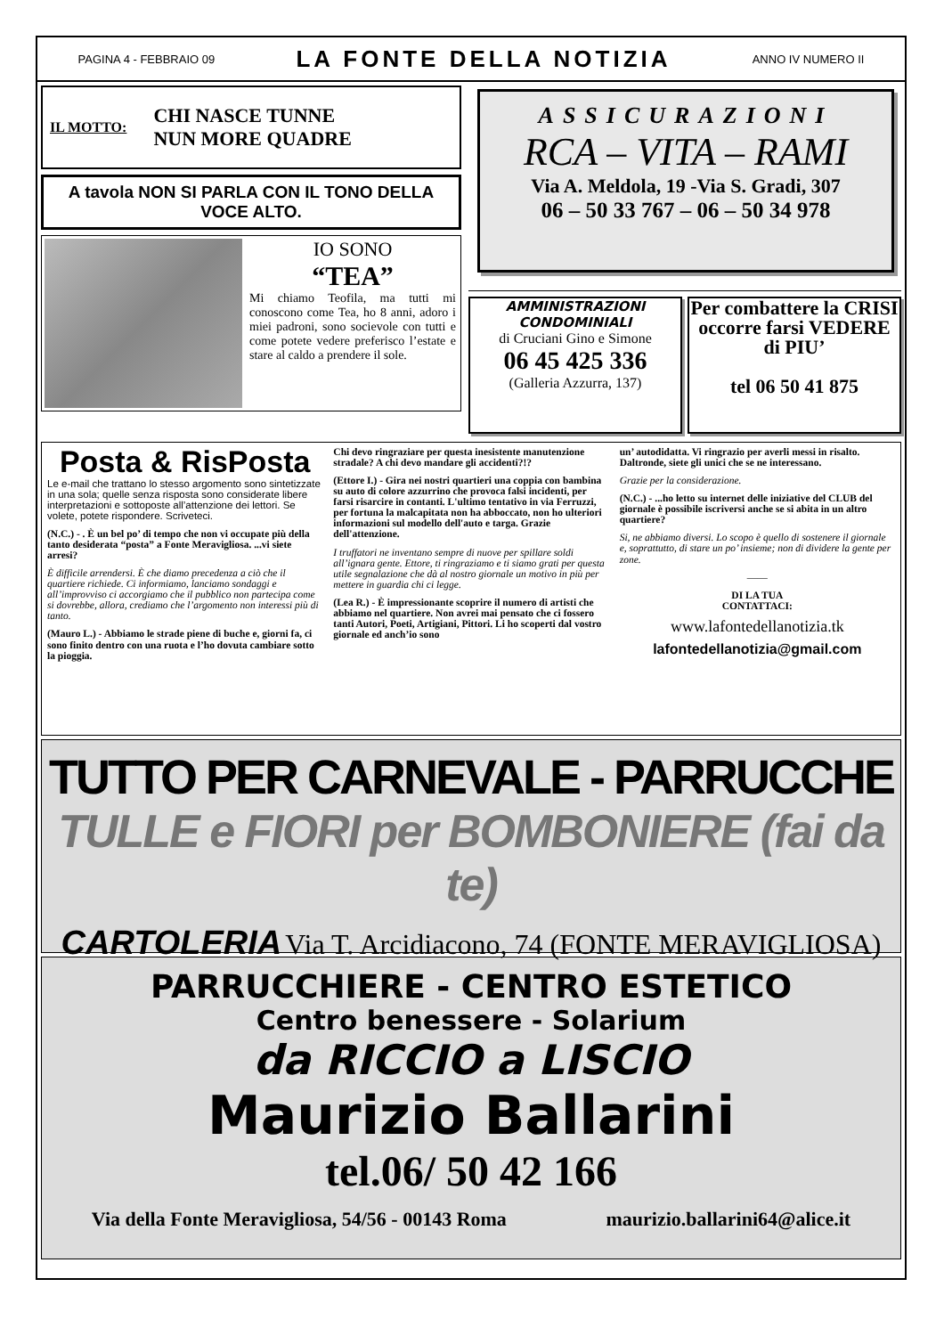PAGINA 4 - FEBBRAIO 09 LA FONTE DELLA NOTIZIA ANNO IV NUMERO II
IL MOTTO: CHI NASCE TUNNE
NUN MORE QUADRE
A tavola NON SI PARLA CON IL TONO DELLA VOCE ALTO.
IO SONO
“TEA”
Mi chiamo Teofila, ma tutti mi conoscono come Tea, ho 8 anni, adoro i miei padroni, sono socievole con tutti e come potete vedere preferisco l’estate e stare al caldo a prendere il sole.
ASSICURAZIONI
RCA – VITA – RAMI
Via A. Meldola, 19 -Via S. Gradi, 307
06 – 50 33 767 – 06 – 50 34 978
AMMINISTRAZIONI CONDOMINIALI
di Cruciani Gino e Simone
06 45 425 336
(Galleria Azzurra, 137)
Per combattere la CRISI
occorre farsi VEDERE di PIU’
tel 06 50 41 875
Posta & RisPosta
Le e-mail che trattano lo stesso argomento sono sintetizzate in una sola; quelle senza risposta sono considerate libere interpretazioni e sottoposte all’attenzione dei lettori. Se volete, potete rispondere. Scriveteci.
(N.C.) - . È un bel po’ di tempo che non vi occupate più della tanto desiderata “posta” a Fonte Meravigliosa. ...vi siete arresi?
È difficile arrendersi. È che diamo precedenza a ciò che il quartiere richiede. Ci informiamo, lanciamo sondaggi e all’improvviso ci accorgiamo che il pubblico non partecipa come si dovrebbe, allora, crediamo che l’argomento non interessi più di tanto.
(Mauro L.) - Abbiamo le strade piene di buche e, giorni fa, ci sono finito dentro con una ruota e l’ho dovuta cambiare sotto la pioggia.
Chi devo ringraziare per questa inesistente manutenzione stradale? A chi devo mandare gli accidenti?!?
(Ettore I.) - Gira nei nostri quartieri una coppia con bambina su auto di colore azzurrino che provoca falsi incidenti, per farsi risarcire in contanti. L'ultimo tentativo in via Ferruzzi, per fortuna la malcapitata non ha abboccato, non ho ulteriori informazioni sul modello dell'auto e targa. Grazie dell'attenzione.
I truffatori ne inventano sempre di nuove per spillare soldi all’ignara gente. Ettore, ti ringraziamo e ti siamo grati per questa utile segnalazione che dà al nostro giornale un motivo in più per mettere in guardia chi ci legge.
(Lea R.) - È impressionante scoprire il numero di artisti che abbiamo nel quartiere. Non avrei mai pensato che ci fossero tanti Autori, Poeti, Artigiani, Pittori. Li ho scoperti dal vostro giornale ed anch’io sono
un’ autodidatta. Vi ringrazio per averli messi in risalto. Daltronde, siete gli unici che se ne interessano.
Grazie per la considerazione.
(N.C.) - ...ho letto su internet delle iniziative del CLUB del giornale è possibile iscriversi anche se si abita in un altro quartiere?
Si, ne abbiamo diversi. Lo scopo è quello di sostenere il giornale e, soprattutto, di stare un po’ insieme; non di dividere la gente per zone.
——
DI LA TUA
CONTATTACI:
www.lafontedellanotizia.tk
lafontedellanotizia@gmail.com
TUTTO PER CARNEVALE - PARRUCCHE
TULLE e FIORI per BOMBONIERE (fai da te)
CARTOLERIA Via T. Arcidiacono, 74 (FONTE MERAVIGLIOSA)
PARRUCCHIERE - CENTRO ESTETICO
Centro benessere - Solarium
da RICCIO a LISCIO
Maurizio Ballarini
tel.06/ 50 42 166
Via della Fonte Meravigliosa, 54/56 - 00143 Roma maurizio.ballarini64@alice.it